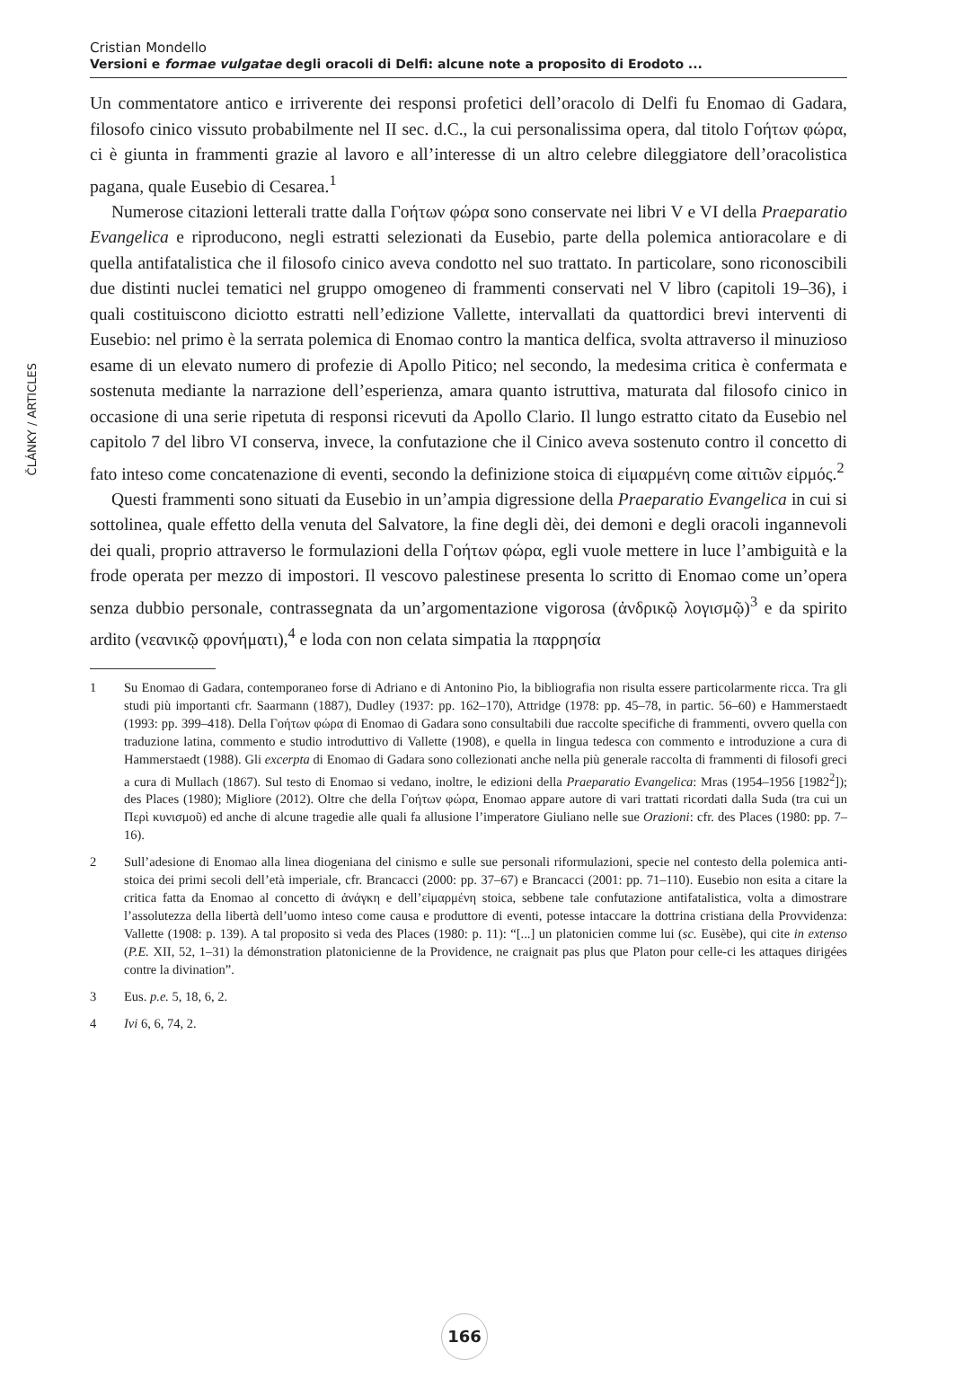ČLÁNKY / ARTICLES
Cristian Mondello
Versioni e formae vulgatae degli oracoli di Delfi: alcune note a proposito di Erodoto ...
Un commentatore antico e irriverente dei responsi profetici dell’oracolo di Delfi fu Enomao di Gadara, filosofo cinico vissuto probabilmente nel II sec. d.C., la cui personalissima opera, dal titolo Γοήτων φώρα, ci è giunta in frammenti grazie al lavoro e all’interesse di un altro celebre dileggiatore dell’oracolistica pagana, quale Eusebio di Cesarea.<sup>1</sup>
Numerose citazioni letterali tratte dalla Γοήτων φώρα sono conservate nei libri V e VI della Praeparatio Evangelica e riproducono, negli estratti selezionati da Eusebio, parte della polemica antioracolare e di quella antifatalistica che il filosofo cinico aveva condotto nel suo trattato. In particolare, sono riconoscibili due distinti nuclei tematici nel gruppo omogeneo di frammenti conservati nel V libro (capitoli 19–36), i quali costituiscono diciotto estratti nell’edizione Vallette, intervallati da quattordici brevi interventi di Eusebio: nel primo è la serrata polemica di Enomao contro la mantica delfica, svolta attraverso il minuzioso esame di un elevato numero di profezie di Apollo Pitico; nel secondo, la medesima critica è confermata e sostenuta mediante la narrazione dell’esperienza, amara quanto istruttiva, maturata dal filosofo cinico in occasione di una serie ripetuta di responsi ricevuti da Apollo Clario. Il lungo estratto citato da Eusebio nel capitolo 7 del libro VI conserva, invece, la confutazione che il Cinico aveva sostenuto contro il concetto di fato inteso come concatenazione di eventi, secondo la definizione stoica di εἱμαρμένη come αἰτιῶν εἱρμός.<sup>2</sup>
Questi frammenti sono situati da Eusebio in un’ampia digressione della Praeparatio Evangelica in cui si sottolinea, quale effetto della venuta del Salvatore, la fine degli dèi, dei demoni e degli oracoli ingannevoli dei quali, proprio attraverso le formulazioni della Γοήτων φώρα, egli vuole mettere in luce l’ambiguità e la frode operata per mezzo di impostori. Il vescovo palestinese presenta lo scritto di Enomao come un’opera senza dubbio personale, contrassegnata da un’argomentazione vigorosa (ἀνδρικῷ λογισμῷ)<sup>3</sup> e da spirito ardito (νεανικῷ φρονήματι),<sup>4</sup> e loda con non celata simpatia la παρρησία
1 Su Enomao di Gadara, contemporaneo forse di Adriano e di Antonino Pio, la bibliografia non risulta essere particolarmente ricca. Tra gli studi più importanti cfr. Saarmann (1887), Dudley (1937: pp. 162–170), Attridge (1978: pp. 45–78, in partic. 56–60) e Hammerstaedt (1993: pp. 399–418). Della Γοήτων φώρα di Enomao di Gadara sono consultabili due raccolte specifiche di frammenti, ovvero quella con traduzione latina, commento e studio introduttivo di Vallette (1908), e quella in lingua tedesca con commento e introduzione a cura di Hammerstaedt (1988). Gli excerpta di Enomao di Gadara sono collezionati anche nella più generale raccolta di frammenti di filosofi greci a cura di Mullach (1867). Sul testo di Enomao si vedano, inoltre, le edizioni della Praeparatio Evangelica: Mras (1954–1956 [1982<sup>2</sup>]); des Places (1980); Migliore (2012). Oltre che della Γοήτων φώρα, Enomao appare autore di vari trattati ricordati dalla Suda (tra cui un Περὶ κυνισμοῦ) ed anche di alcune tragedie alle quali fa allusione l’imperatore Giuliano nelle sue Orazioni: cfr. des Places (1980: pp. 7–16).
2 Sull’adesione di Enomao alla linea diogeniana del cinismo e sulle sue personali riformulazioni, specie nel contesto della polemica anti-stoica dei primi secoli dell’età imperiale, cfr. Brancacci (2000: pp. 37–67) e Brancacci (2001: pp. 71–110). Eusebio non esita a citare la critica fatta da Enomao al concetto di ἀνάγκη e dell’εἱμαρμένη stoica, sebbene tale confutazione antifatalistica, volta a dimostrare l’assolutezza della libertà dell’uomo inteso come causa e produttore di eventi, potesse intaccare la dottrina cristiana della Provvidenza: Vallette (1908: p. 139). A tal proposito si veda des Places (1980: p. 11): “[...] un platonicien comme lui (sc. Eusèbe), qui cite in extenso (P.E. XII, 52, 1–31) la démonstration platonicienne de la Providence, ne craignait pas plus que Platon pour celle-ci les attaques dirigées contre la divination”.
3 Eus. p.e. 5, 18, 6, 2.
4 Ivi 6, 6, 74, 2.
166